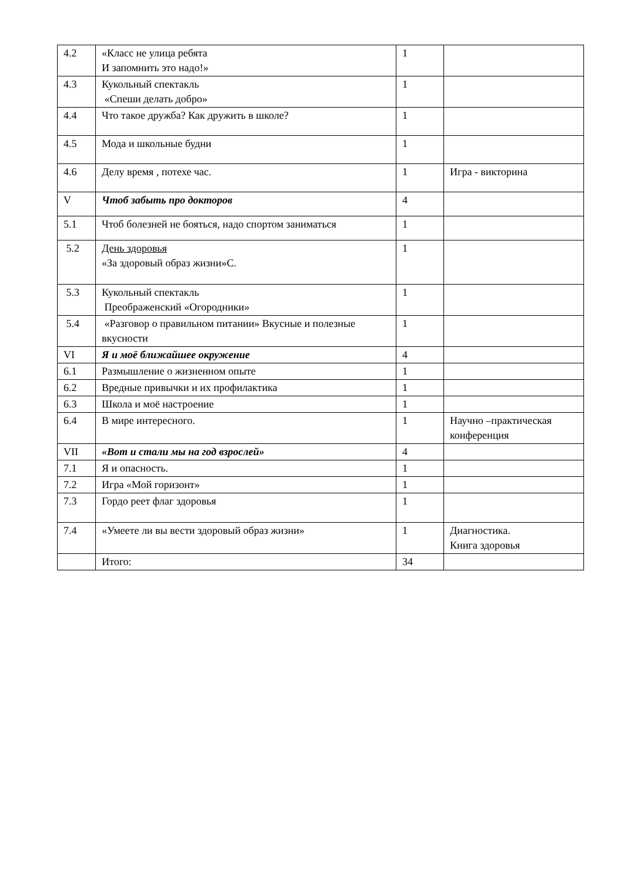| 4.2 | «Класс не улица ребята И запомнить это надо!» | 1 | |
| 4.3 | Кукольный спектакль «Спеши делать добро» | 1 | |
| 4.4 | Что такое дружба? Как дружить в школе? | 1 | |
| 4.5 | Мода и школьные будни | 1 | |
| 4.6 | Делу время , потехе час. | 1 | Игра - викторина |
| V | Чтоб забыть про докторов | 4 | |
| 5.1 | Чтоб болезней не бояться, надо спортом заниматься | 1 | |
| 5.2 | День здоровья «За здоровый образ жизни»С. | 1 | |
| 5.3 | Кукольный спектакль Преображенский «Огородники» | 1 | |
| 5.4 | «Разговор о правильном питании» Вкусные и полезные вкусности | 1 | |
| VI | Я и моё ближайшее окружение | 4 | |
| 6.1 | Размышление о жизненном опыте | 1 | |
| 6.2 | Вредные привычки и их профилактика | 1 | |
| 6.3 | Школа и моё настроение | 1 | |
| 6.4 | В мире интересного. | 1 | Научно –практическая конференция |
| VII | «Вот и стали мы на год взрослей» | 4 | |
| 7.1 | Я и опасность. | 1 | |
| 7.2 | Игра «Мой горизонт» | 1 | |
| 7.3 | Гордо реет флаг здоровья | 1 | |
| 7.4 | «Умеете ли вы вести здоровый образ жизни» | 1 | Диагностика. Книга здоровья |
| | Итого: | 34 | |